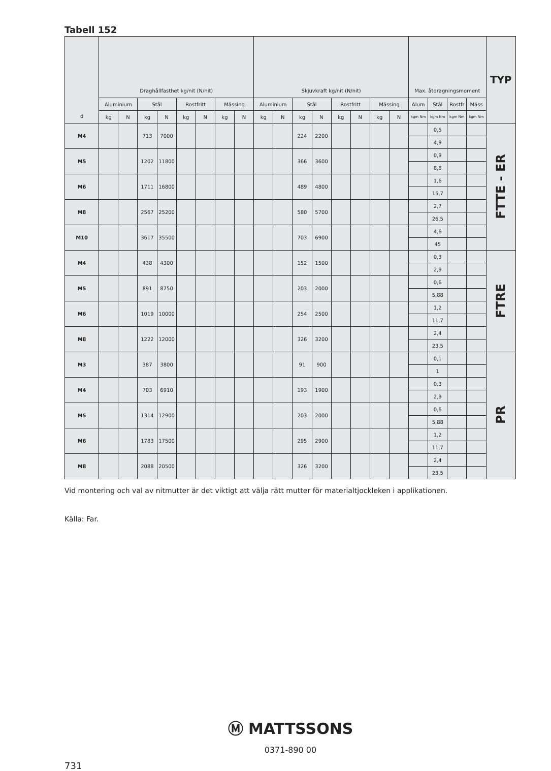Tabell 152
| d | Draghållfasthet kg/nit (N/nit) | | | | | | | | Skjuvkraft kg/nit (N/nit) | | | | | | | | Max. åtdragningsmoment | | | | TYP |
| --- | --- | --- | --- | --- | --- | --- | --- | --- | --- | --- | --- | --- | --- | --- | --- | --- | --- | --- | --- | --- | --- |
| | Aluminium | | Stål | | Rostfritt | | Mässing | | Aluminium | | Stål | | Rostfritt | | Mässing | | Alum | Stål | Rostfr | Mäss | |
| | kg | N | kg | N | kg | N | kg | N | kg | N | kg | N | kg | N | kg | N | kgm Nm | kgm Nm | kgm Nm | kgm Nm | |
| M4 | | | 713 | 7000 | | | | | | | 224 | 2200 | | | | | | 0,5 | | | FTTE - ER |
| | | | | | | | | | | | | | | | | | | 4,9 | | | |
| M5 | | | 1202 | 11800 | | | | | | | 366 | 3600 | | | | | | 0,9 | | | |
| | | | | | | | | | | | | | | | | | | 8,8 | | | |
| M6 | | | 1711 | 16800 | | | | | | | 489 | 4800 | | | | | | 1,6 | | | |
| | | | | | | | | | | | | | | | | | | 15,7 | | | |
| M8 | | | 2567 | 25200 | | | | | | | 580 | 5700 | | | | | | 2,7 | | | |
| | | | | | | | | | | | | | | | | | | 26,5 | | | |
| M10 | | | 3617 | 35500 | | | | | | | 703 | 6900 | | | | | | 4,6 | | | |
| | | | | | | | | | | | | | | | | | | 45 | | | |
| M4 | | | 438 | 4300 | | | | | | | 152 | 1500 | | | | | | 0,3 | | | FTRE |
| | | | | | | | | | | | | | | | | | | 2,9 | | | |
| M5 | | | 891 | 8750 | | | | | | | 203 | 2000 | | | | | | 0,6 | | | |
| | | | | | | | | | | | | | | | | | | 5,88 | | | |
| M6 | | | 1019 | 10000 | | | | | | | 254 | 2500 | | | | | | 1,2 | | | |
| | | | | | | | | | | | | | | | | | | 11,7 | | | |
| M8 | | | 1222 | 12000 | | | | | | | 326 | 3200 | | | | | | 2,4 | | | |
| | | | | | | | | | | | | | | | | | | 23,5 | | | |
| M3 | | | 387 | 3800 | | | | | | | 91 | 900 | | | | | | 0,1 | | | PR |
| | | | | | | | | | | | | | | | | | | 1 | | | |
| M4 | | | 703 | 6910 | | | | | | | 193 | 1900 | | | | | | 0,3 | | | |
| | | | | | | | | | | | | | | | | | | 2,9 | | | |
| M5 | | | 1314 | 12900 | | | | | | | 203 | 2000 | | | | | | 0,6 | | | |
| | | | | | | | | | | | | | | | | | | 5,88 | | | |
| M6 | | | 1783 | 17500 | | | | | | | 295 | 2900 | | | | | | 1,2 | | | |
| | | | | | | | | | | | | | | | | | | 11,7 | | | |
| M8 | | | 2088 | 20500 | | | | | | | 326 | 3200 | | | | | | 2,4 | | | |
| | | | | | | | | | | | | | | | | | | 23,5 | | | |
Vid montering och val av nitmutter är det viktigt att välja rätt mutter för materialtjockleken i applikationen.
Källa: Far.
Ⓜ MATTSSONS
0371-890 00
731